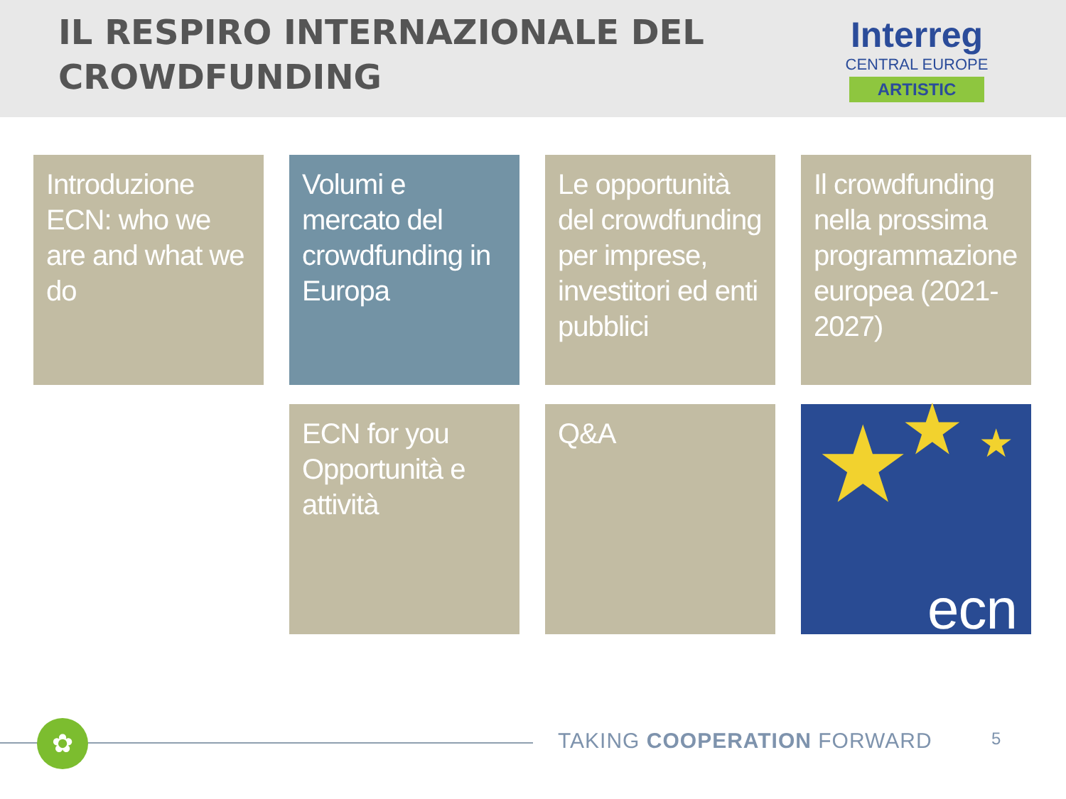IL RESPIRO INTERNAZIONALE DEL
CROWDFUNDING
Interreg
CENTRAL EUROPE
ARTISTIC
Introduzione ECN: who we are and what we do
Volumi e mercato del crowdfunding in Europa
Le opportunità del crowdfunding per imprese, investitori ed enti pubblici
Il crowdfunding nella prossima programmazione europea (2021-2027)
ECN for you
Opportunità e attività
Q&A
★ ★ ★
ecn
✿ TAKING COOPERATION FORWARD 5